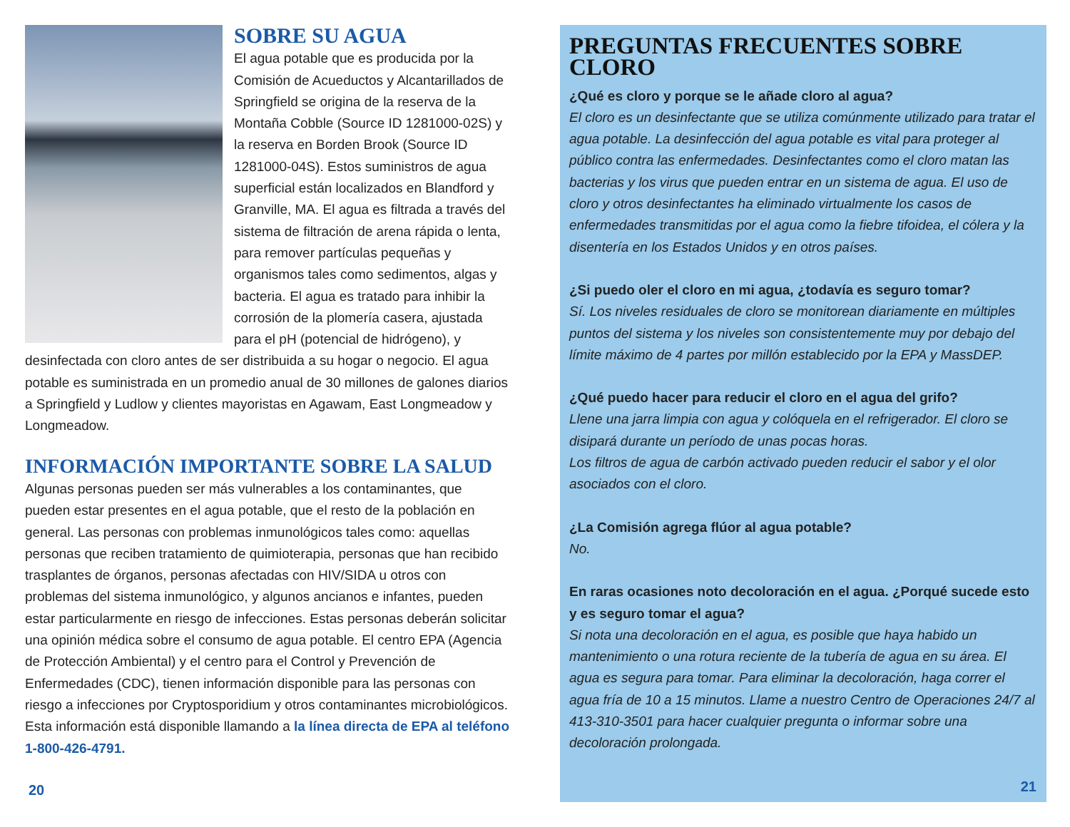SOBRE SU AGUA
El agua potable que es producida por la Comisión de Acueductos y Alcantarillados de Springfield se origina de la reserva de la Montaña Cobble (Source ID 1281000-02S) y la reserva en Borden Brook (Source ID 1281000-04S). Estos suministros de agua superficial están localizados en Blandford y Granville, MA. El agua es filtrada a través del sistema de filtración de arena rápida o lenta, para remover partículas pequeñas y organismos tales como sedimentos, algas y bacteria. El agua es tratado para inhibir la corrosión de la plomería casera, ajustada para el pH (potencial de hidrógeno), y desinfectada con cloro antes de ser distribuida a su hogar o negocio. El agua potable es suministrada en un promedio anual de 30 millones de galones diarios a Springfield y Ludlow y clientes mayoristas en Agawam, East Longmeadow y Longmeadow.
INFORMACIÓN IMPORTANTE SOBRE LA SALUD
Algunas personas pueden ser más vulnerables a los contaminantes, que pueden estar presentes en el agua potable, que el resto de la población en general. Las personas con problemas inmunológicos tales como: aquellas personas que reciben tratamiento de quimioterapia, personas que han recibido trasplantes de órganos, personas afectadas con HIV/SIDA u otros con problemas del sistema inmunológico, y algunos ancianos e infantes, pueden estar particularmente en riesgo de infecciones. Estas personas deberán solicitar una opinión médica sobre el consumo de agua potable. El centro EPA (Agencia de Protección Ambiental) y el centro para el Control y Prevención de Enfermedades (CDC), tienen información disponible para las personas con riesgo a infecciones por Cryptosporidium y otros contaminantes microbiológicos. Esta información está disponible llamando a la línea directa de EPA al teléfono 1-800-426-4791.
20
PREGUNTAS FRECUENTES SOBRE CLORO
¿Qué es cloro y porque se le añade cloro al agua?
El cloro es un desinfectante que se utiliza comúnmente utilizado para tratar el agua potable. La desinfección del agua potable es vital para proteger al público contra las enfermedades. Desinfectantes como el cloro matan las bacterias y los virus que pueden entrar en un sistema de agua. El uso de cloro y otros desinfectantes ha eliminado virtualmente los casos de enfermedades transmitidas por el agua como la fiebre tifoidea, el cólera y la disentería en los Estados Unidos y en otros países.
¿Si puedo oler el cloro en mi agua, ¿todavía es seguro tomar?
Sí. Los niveles residuales de cloro se monitorean diariamente en múltiples puntos del sistema y los niveles son consistentemente muy por debajo del límite máximo de 4 partes por millón establecido por la EPA y MassDEP.
¿Qué puedo hacer para reducir el cloro en el agua del grifo?
Llene una jarra limpia con agua y colóquela en el refrigerador. El cloro se disipará durante un período de unas pocas horas.
Los filtros de agua de carbón activado pueden reducir el sabor y el olor asociados con el cloro.
¿La Comisión agrega flúor al agua potable?
No.
En raras ocasiones noto decoloración en el agua. ¿Porqué sucede esto y es seguro tomar el agua?
Si nota una decoloración en el agua, es posible que haya habido un mantenimiento o una rotura reciente de la tubería de agua en su área. El agua es segura para tomar. Para eliminar la decoloración, haga correr el agua fría de 10 a 15 minutos. Llame a nuestro Centro de Operaciones 24/7 al 413-310-3501 para hacer cualquier pregunta o informar sobre una decoloración prolongada.
21